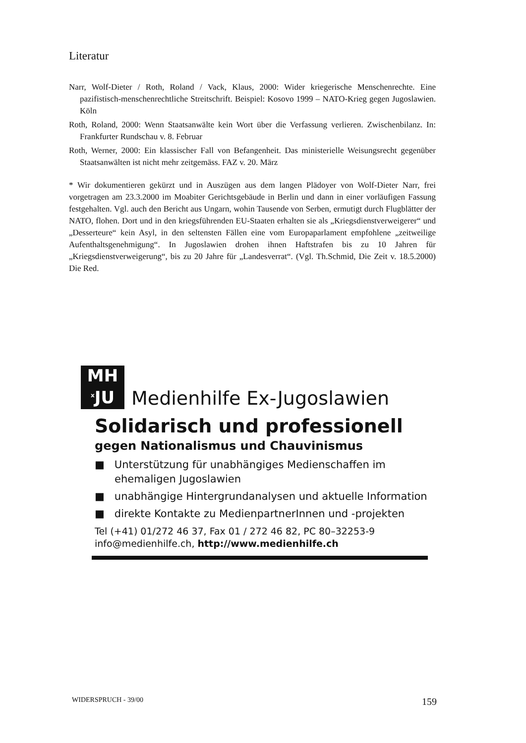Literatur
Narr, Wolf-Dieter / Roth, Roland / Vack, Klaus, 2000: Wider kriegerische Menschenrechte. Eine pazifistisch-menschenrechtliche Streitschrift. Beispiel: Kosovo 1999 – NATO-Krieg gegen Jugoslawien. Köln
Roth, Roland, 2000: Wenn Staatsanwälte kein Wort über die Verfassung verlieren. Zwischenbilanz. In: Frankfurter Rundschau v. 8. Februar
Roth, Werner, 2000: Ein klassischer Fall von Befangenheit. Das ministerielle Weisungsrecht gegenüber Staatsanwälten ist nicht mehr zeitgemäss. FAZ v. 20. März
* Wir dokumentieren gekürzt und in Auszügen aus dem langen Plädoyer von Wolf-Dieter Narr, frei vorgetragen am 23.3.2000 im Moabiter Gerichtsgebäude in Berlin und dann in einer vorläufigen Fassung festgehalten. Vgl. auch den Bericht aus Ungarn, wohin Tausende von Serben, ermutigt durch Flugblätter der NATO, flohen. Dort und in den kriegsführenden EU-Staaten erhalten sie als „Kriegsdienstverweigerer“ und „Desserteure“ kein Asyl, in den seltensten Fällen eine vom Europaparlament empfohlene „zeitweilige Aufenthaltsgenehmigung“. In Jugoslawien drohen ihnen Haftstrafen bis zu 10 Jahren für „Kriegsdienstverweigerung“, bis zu 20 Jahre für „Landesverrat“. (Vgl. Th.Schmid, Die Zeit v. 18.5.2000) Die Red.
MH
<sup>x</sup> JU
Medienhilfe Ex-Jugoslawien
Solidarisch und professionell
gegen Nationalismus und Chauvinismus
■ Unterstützung für unabhängiges Medienschaffen im ehemaligen Jugoslawien
■ unabhängige Hintergrundanalysen und aktuelle Information
■ direkte Kontakte zu MedienpartnerInnen und -projekten
Tel (+41) 01/272 46 37, Fax 01 / 272 46 82, PC 80–32253-9
info@medienhilfe.ch, http://www.medienhilfe.ch
WIDERSPRUCH - 39/00 159